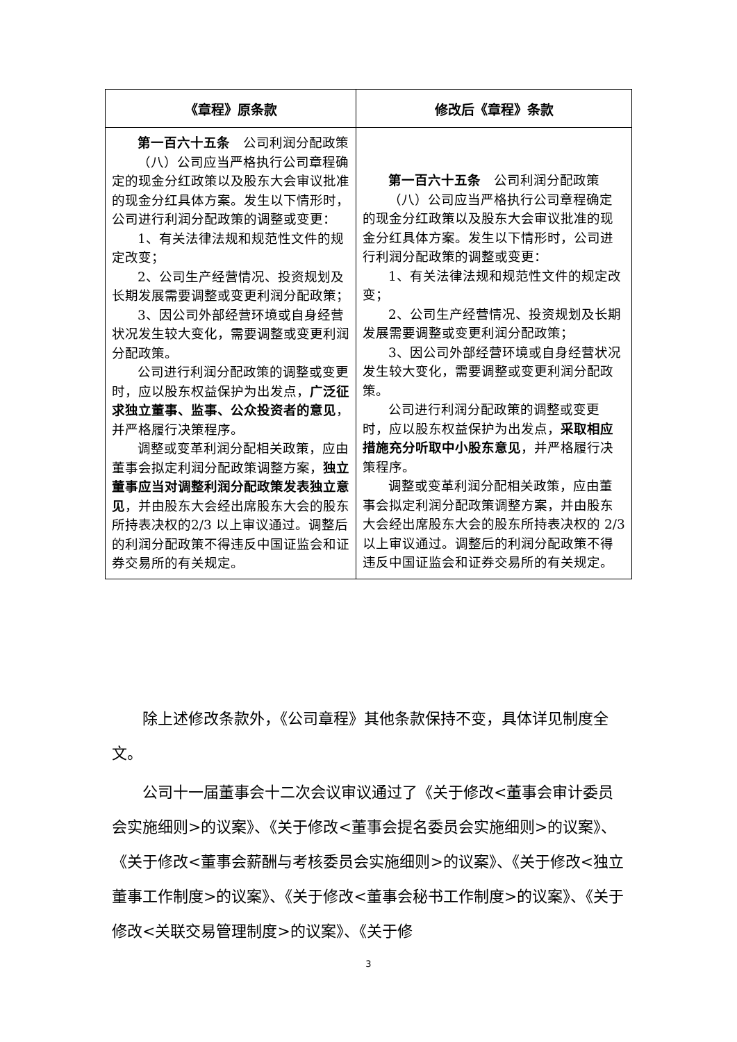| 《章程》原条款 | 修改后《章程》条款 |
| --- | --- |
| 第一百六十五条 公司利润分配政策 （八）公司应当严格执行公司章程确定的现金分红政策以及股东大会审议批准的现金分红具体方案。发生以下情形时，公司进行利润分配政策的调整或变更： 1、有关法律法规和规范性文件的规定改变； 2、公司生产经营情况、投资规划及长期发展需要调整或变更利润分配政策； 3、因公司外部经营环境或自身经营状况发生较大变化，需要调整或变更利润分配政策。 公司进行利润分配政策的调整或变更时，应以股东权益保护为出发点， 广泛征求独立董事、监事、公众投资者的意见 ，并严格履行决策程序。 调整或变革利润分配相关政策，应由董事会拟定利润分配政策调整方案， 独立董事应当对调整利润分配政策发表独立意见 ，并由股东大会经出席股东大会的股东所持表决权的2/3 以上审议通过。调整后的利润分配政策不得违反中国证监会和证券交易所的有关规定。 | 第一百六十五条 公司利润分配政策 （八）公司应当严格执行公司章程确定的现金分红政策以及股东大会审议批准的现金分红具体方案。发生以下情形时，公司进行利润分配政策的调整或变更： 1、有关法律法规和规范性文件的规定改变； 2、公司生产经营情况、投资规划及长期发展需要调整或变更利润分配政策； 3、因公司外部经营环境或自身经营状况发生较大变化，需要调整或变更利润分配政策。 公司进行利润分配政策的调整或变更时，应以股东权益保护为出发点， 采取相应措施充分听取中小股东意见 ，并严格履行决策程序。 调整或变革利润分配相关政策，应由董事会拟定利润分配政策调整方案，并由股东大会经出席股东大会的股东所持表决权的 2/3 以上审议通过。调整后的利润分配政策不得违反中国证监会和证券交易所的有关规定。 |
除上述修改条款外，《公司章程》其他条款保持不变，具体详见制度全文。
公司十一届董事会十二次会议审议通过了《关于修改<董事会审计委员会实施细则>的议案》、《关于修改<董事会提名委员会实施细则>的议案》、《关于修改<董事会薪酬与考核委员会实施细则>的议案》、《关于修改<独立董事工作制度>的议案》、《关于修改<董事会秘书工作制度>的议案》、《关于修改<关联交易管理制度>的议案》、《关于修
3